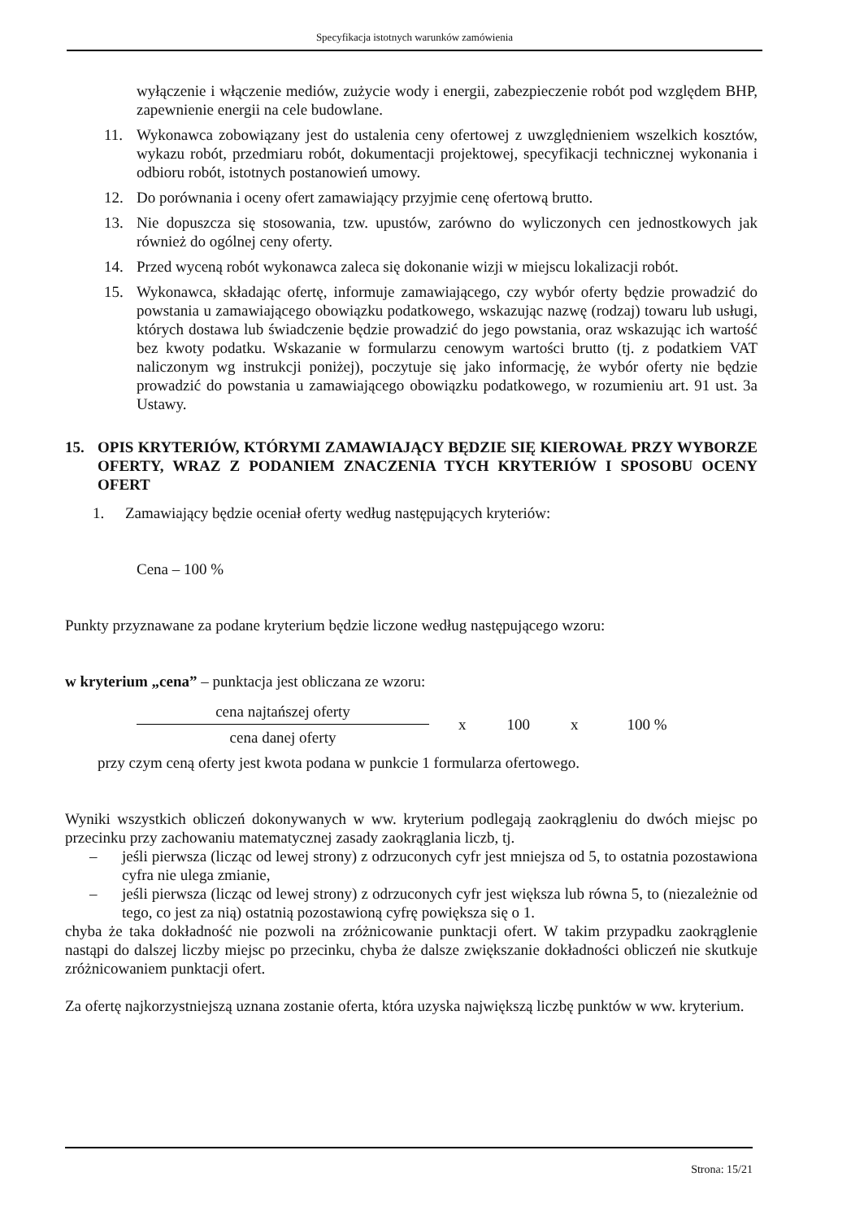Specyfikacja istotnych warunków zamówienia
wyłączenie i włączenie mediów, zużycie wody i energii, zabezpieczenie robót pod względem BHP, zapewnienie energii na cele budowlane.
11. Wykonawca zobowiązany jest do ustalenia ceny ofertowej z uwzględnieniem wszelkich kosztów, wykazu robót, przedmiaru robót, dokumentacji projektowej, specyfikacji technicznej wykonania i odbioru robót, istotnych postanowień umowy.
12. Do porównania i oceny ofert zamawiający przyjmie cenę ofertową brutto.
13. Nie dopuszcza się stosowania, tzw. upustów, zarówno do wyliczonych cen jednostkowych jak również do ogólnej ceny oferty.
14. Przed wyceną robót wykonawca zaleca się dokonanie wizji w miejscu lokalizacji robót.
15. Wykonawca, składając ofertę, informuje zamawiającego, czy wybór oferty będzie prowadzić do powstania u zamawiającego obowiązku podatkowego, wskazując nazwę (rodzaj) towaru lub usługi, których dostawa lub świadczenie będzie prowadzić do jego powstania, oraz wskazując ich wartość bez kwoty podatku. Wskazanie w formularzu cenowym wartości brutto (tj. z podatkiem VAT naliczonym wg instrukcji poniżej), poczytuje się jako informację, że wybór oferty nie będzie prowadzić do powstania u zamawiającego obowiązku podatkowego, w rozumieniu art. 91 ust. 3a Ustawy.
15. OPIS KRYTERIÓW, KTÓRYMI ZAMAWIAJĄCY BĘDZIE SIĘ KIEROWAŁ PRZY WYBORZE OFERTY, WRAZ Z PODANIEM ZNACZENIA TYCH KRYTERIÓW I SPOSOBU OCENY OFERT
1. Zamawiający będzie oceniał oferty według następujących kryteriów:
Cena – 100 %
Punkty przyznawane za podane kryterium będzie liczone według następującego wzoru:
w kryterium „cena” – punktacja jest obliczana ze wzoru:
cena najtańszej oferty
cena danej oferty
x 100 x 100 %
przy czym ceną oferty jest kwota podana w punkcie 1 formularza ofertowego.
Wyniki wszystkich obliczeń dokonywanych w ww. kryterium podlegają zaokrągleniu do dwóch miejsc po przecinku przy zachowaniu matematycznej zasady zaokrąglania liczb, tj.
– jeśli pierwsza (licząc od lewej strony) z odrzuconych cyfr jest mniejsza od 5, to ostatnia pozostawiona cyfra nie ulega zmianie,
– jeśli pierwsza (licząc od lewej strony) z odrzuconych cyfr jest większa lub równa 5, to (niezależnie od tego, co jest za nią) ostatnią pozostawioną cyfrę powiększa się o 1.
chyba że taka dokładność nie pozwoli na zróżnicowanie punktacji ofert. W takim przypadku zaokrąglenie nastąpi do dalszej liczby miejsc po przecinku, chyba że dalsze zwiększanie dokładności obliczeń nie skutkuje zróżnicowaniem punktacji ofert.
Za ofertę najkorzystniejszą uznana zostanie oferta, która uzyska największą liczbę punktów w ww. kryterium.
Strona: 15/21